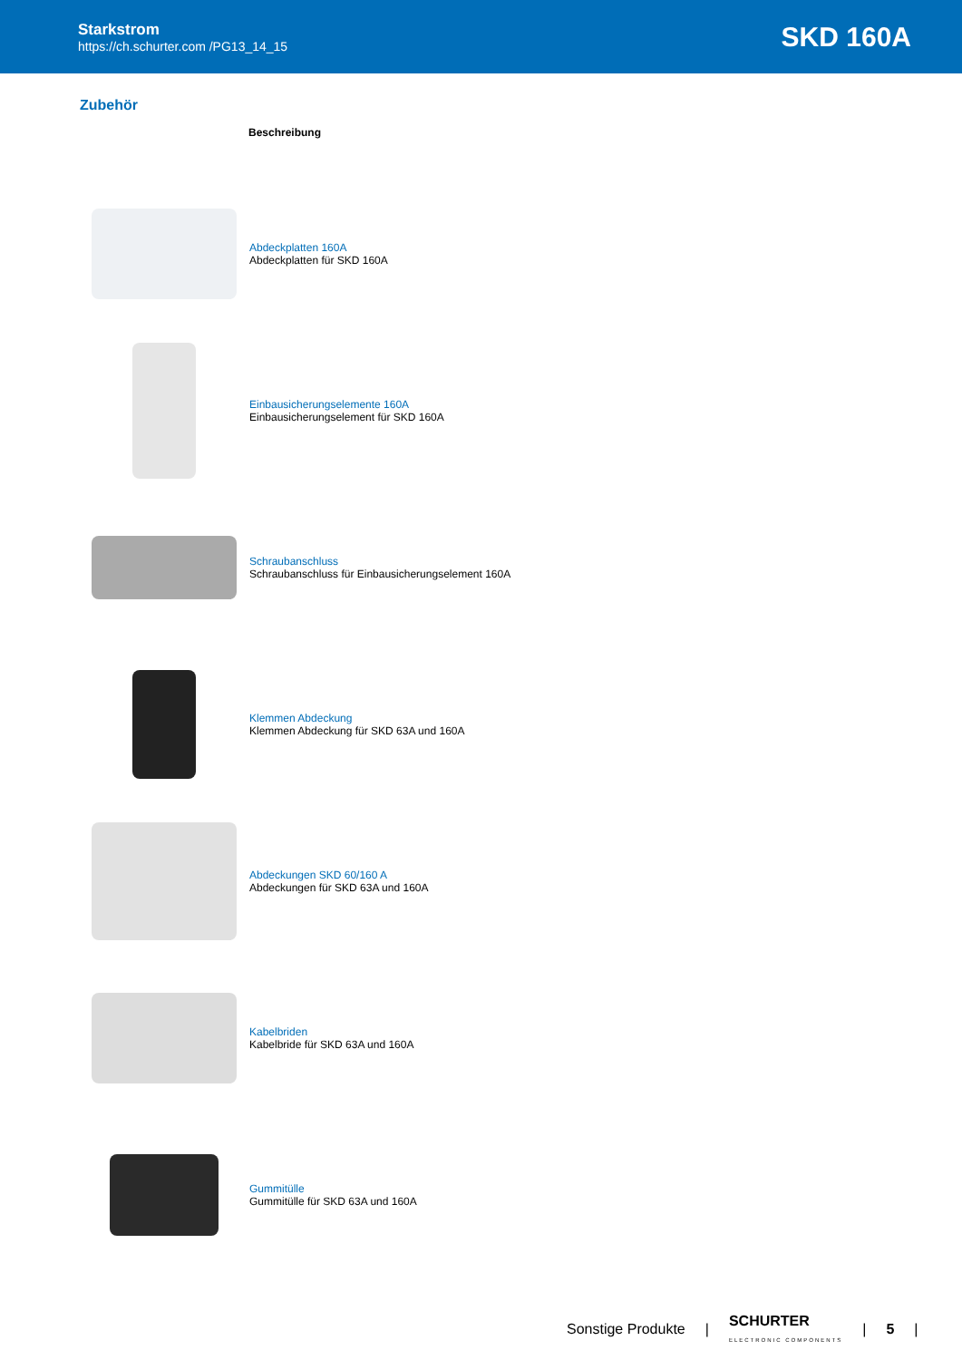Starkstrom
https://ch.schurter.com /PG13_14_15
SKD 160A
Zubehör
| | Beschreibung |
| --- | --- |
| | Abdeckplatten 160A Abdeckplatten für SKD 160A |
| | Einbausicherungselemente 160A Einbausicherungselement für SKD 160A |
| | Schraubanschluss Schraubanschluss für Einbausicherungselement 160A |
| | Klemmen Abdeckung Klemmen Abdeckung für SKD 63A und 160A |
| | Abdeckungen SKD 60/160 A Abdeckungen für SKD 63A und 160A |
| | Kabelbriden Kabelbride für SKD 63A und 160A |
| | Gummitülle Gummitülle für SKD 63A und 160A |
Sonstige Produkte | SCHURTER
ELECTRONIC COMPONENTS | 5 |